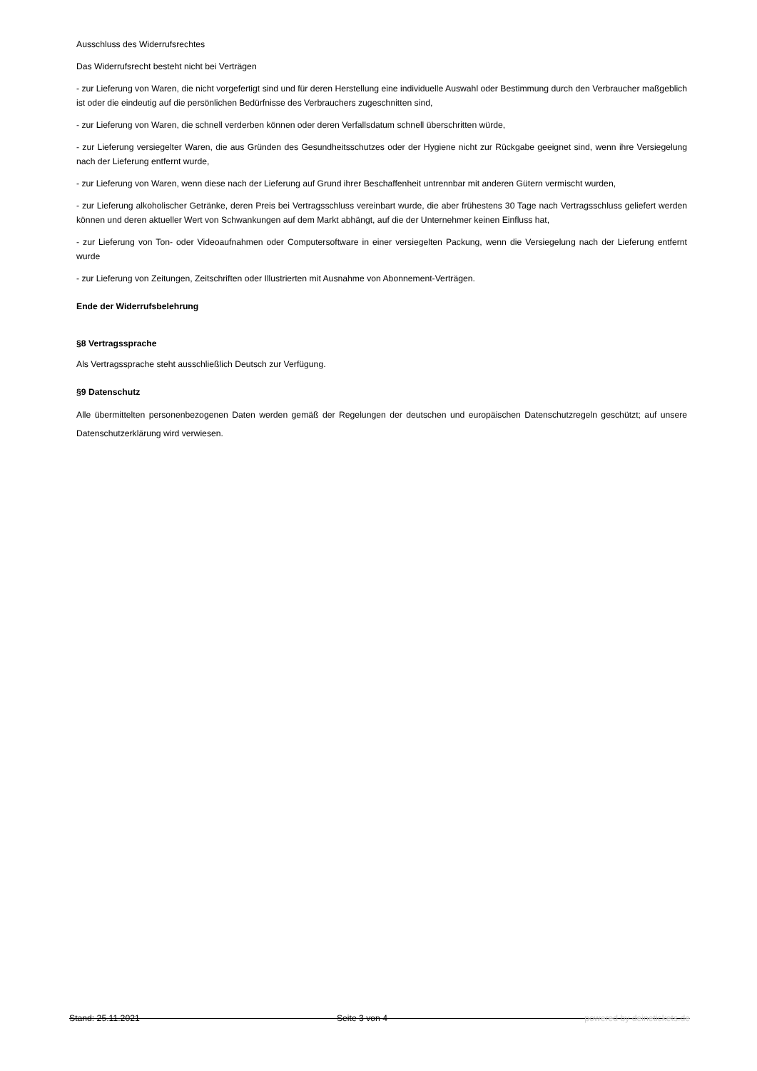Ausschluss des Widerrufsrechtes
Das Widerrufsrecht besteht nicht bei Verträgen
- zur Lieferung von Waren, die nicht vorgefertigt sind und für deren Herstellung eine individuelle Auswahl oder Bestimmung durch den Verbraucher maßgeblich ist oder die eindeutig auf die persönlichen Bedürfnisse des Verbrauchers zugeschnitten sind,
- zur Lieferung von Waren, die schnell verderben können oder deren Verfallsdatum schnell überschritten würde,
- zur Lieferung versiegelter Waren, die aus Gründen des Gesundheitsschutzes oder der Hygiene nicht zur Rückgabe geeignet sind, wenn ihre Versiegelung nach der Lieferung entfernt wurde,
- zur Lieferung von Waren, wenn diese nach der Lieferung auf Grund ihrer Beschaffenheit untrennbar mit anderen Gütern vermischt wurden,
- zur Lieferung alkoholischer Getränke, deren Preis bei Vertragsschluss vereinbart wurde, die aber frühestens 30 Tage nach Vertragsschluss geliefert werden können und deren aktueller Wert von Schwankungen auf dem Markt abhängt, auf die der Unternehmer keinen Einfluss hat,
- zur Lieferung von Ton- oder Videoaufnahmen oder Computersoftware in einer versiegelten Packung, wenn die Versiegelung nach der Lieferung entfernt wurde
- zur Lieferung von Zeitungen, Zeitschriften oder Illustrierten mit Ausnahme von Abonnement-Verträgen.
Ende der Widerrufsbelehrung
§8 Vertragssprache
Als Vertragssprache steht ausschließlich Deutsch zur Verfügung.
§9 Datenschutz
Alle übermittelten personenbezogenen Daten werden gemäß der Regelungen der deutschen und europäischen Datenschutzregeln geschützt; auf unsere Datenschutzerklärung wird verwiesen.
Stand: 25.11.2021 Seite 3 von 4 powered by deinetickets.de